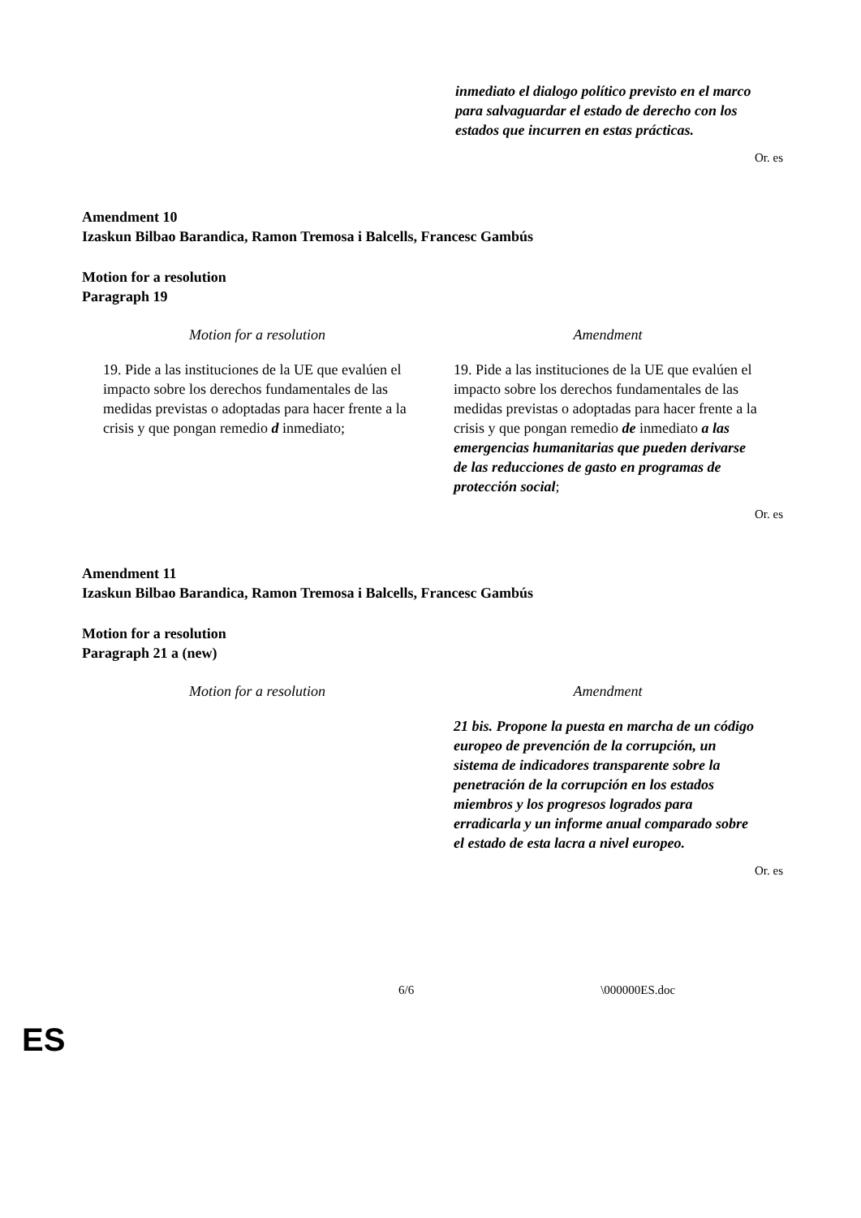inmediato el dialogo político previsto en el marco para salvaguardar el estado de derecho con los estados que incurren en estas prácticas.
Or. es
Amendment 10
Izaskun Bilbao Barandica, Ramon Tremosa i Balcells, Francesc Gambús
Motion for a resolution
Paragraph 19
| Motion for a resolution | Amendment |
| --- | --- |
| 19. Pide a las instituciones de la UE que evalúen el impacto sobre los derechos fundamentales de las medidas previstas o adoptadas para hacer frente a la crisis y que pongan remedio d inmediato; | 19. Pide a las instituciones de la UE que evalúen el impacto sobre los derechos fundamentales de las medidas previstas o adoptadas para hacer frente a la crisis y que pongan remedio de inmediato a las emergencias humanitarias que pueden derivarse de las reducciones de gasto en programas de protección social ; |
Or. es
Amendment 11
Izaskun Bilbao Barandica, Ramon Tremosa i Balcells, Francesc Gambús
Motion for a resolution
Paragraph 21 a (new)
| Motion for a resolution | Amendment |
| --- | --- |
| | 21 bis. Propone la puesta en marcha de un código europeo de prevención de la corrupción, un sistema de indicadores transparente sobre la penetración de la corrupción en los estados miembros y los progresos logrados para erradicarla y un informe anual comparado sobre el estado de esta lacra a nivel europeo. |
Or. es
6/6 \000000ES.doc
ES